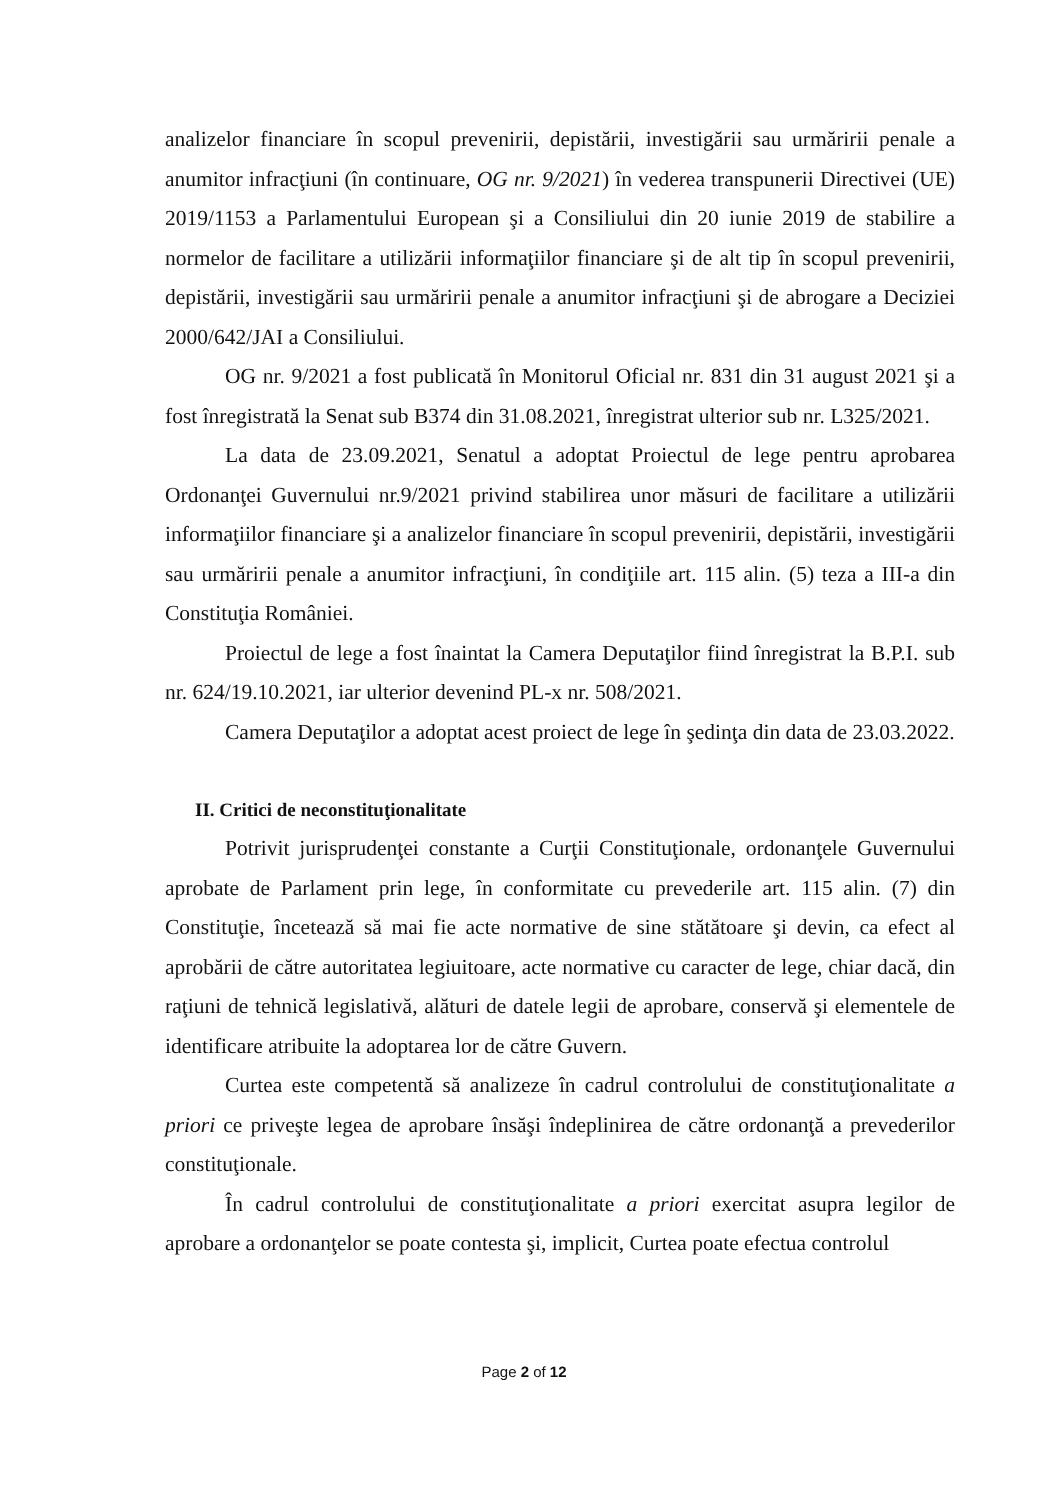analizelor financiare în scopul prevenirii, depistării, investigării sau urmăririi penale a anumitor infracţiuni (în continuare, OG nr. 9/2021) în vederea transpunerii Directivei (UE) 2019/1153 a Parlamentului European şi a Consiliului din 20 iunie 2019 de stabilire a normelor de facilitare a utilizării informaţiilor financiare şi de alt tip în scopul prevenirii, depistării, investigării sau urmăririi penale a anumitor infracţiuni şi de abrogare a Deciziei 2000/642/JAI a Consiliului.
OG nr. 9/2021 a fost publicată în Monitorul Oficial nr. 831 din 31 august 2021 şi a fost înregistrată la Senat sub B374 din 31.08.2021, înregistrat ulterior sub nr. L325/2021.
La data de 23.09.2021, Senatul a adoptat Proiectul de lege pentru aprobarea Ordonanţei Guvernului nr.9/2021 privind stabilirea unor măsuri de facilitare a utilizării informaţiilor financiare şi a analizelor financiare în scopul prevenirii, depistării, investigării sau urmăririi penale a anumitor infracţiuni, în condiţiile art. 115 alin. (5) teza a III-a din Constituţia României.
Proiectul de lege a fost înaintat la Camera Deputaţilor fiind înregistrat la B.P.I. sub nr. 624/19.10.2021, iar ulterior devenind PL-x nr. 508/2021.
Camera Deputaţilor a adoptat acest proiect de lege în şedinţa din data de 23.03.2022.
II. Critici de neconstituţionalitate
Potrivit jurisprudenţei constante a Curţii Constituţionale, ordonanţele Guvernului aprobate de Parlament prin lege, în conformitate cu prevederile art. 115 alin. (7) din Constituţie, încetează să mai fie acte normative de sine stătătoare şi devin, ca efect al aprobării de către autoritatea legiuitoare, acte normative cu caracter de lege, chiar dacă, din raţiuni de tehnică legislativă, alături de datele legii de aprobare, conservă şi elementele de identificare atribuite la adoptarea lor de către Guvern.
Curtea este competentă să analizeze în cadrul controlului de constituţionalitate a priori ce priveşte legea de aprobare însăşi îndeplinirea de către ordonanţă a prevederilor constituţionale.
În cadrul controlului de constituţionalitate a priori exercitat asupra legilor de aprobare a ordonanţelor se poate contesta şi, implicit, Curtea poate efectua controlul
Page 2 of 12